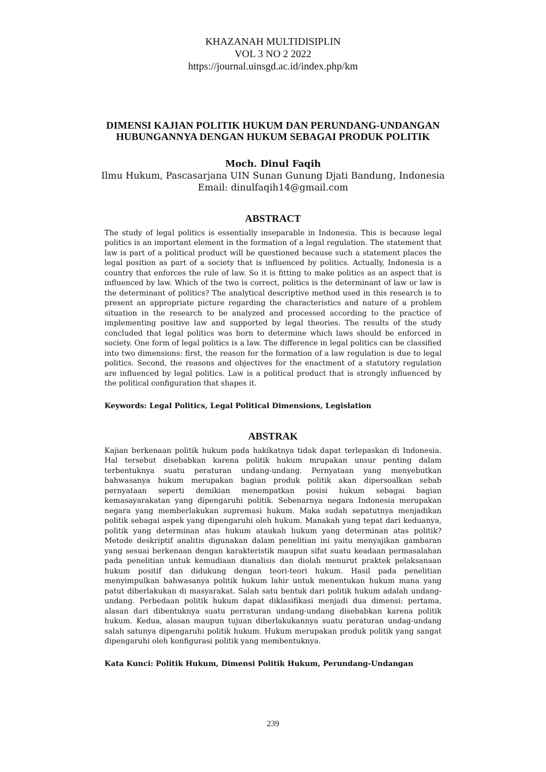KHAZANAH MULTIDISIPLIN
VOL 3 NO 2 2022
https://journal.uinsgd.ac.id/index.php/km
DIMENSI KAJIAN POLITIK HUKUM DAN PERUNDANG-UNDANGAN HUBUNGANNYA DENGAN HUKUM SEBAGAI PRODUK POLITIK
Moch. Dinul Faqih
Ilmu Hukum, Pascasarjana UIN Sunan Gunung Djati Bandung, Indonesia
Email: dinulfaqih14@gmail.com
ABSTRACT
The study of legal politics is essentially inseparable in Indonesia. This is because legal politics is an important element in the formation of a legal regulation. The statement that law is part of a political product will be questioned because such a statement places the legal position as part of a society that is influenced by politics. Actually, Indonesia is a country that enforces the rule of law. So it is fitting to make politics as an aspect that is influenced by law. Which of the two is correct, politics is the determinant of law or law is the determinant of politics? The analytical descriptive method used in this research is to present an appropriate picture regarding the characteristics and nature of a problem situation in the research to be analyzed and processed according to the practice of implementing positive law and supported by legal theories. The results of the study concluded that legal politics was born to determine which laws should be enforced in society. One form of legal politics is a law. The difference in legal politics can be classified into two dimensions: first, the reason for the formation of a law regulation is due to legal politics. Second, the reasons and objectives for the enactment of a statutory regulation are influenced by legal politics. Law is a political product that is strongly influenced by the political configuration that shapes it.
Keywords: Legal Politics, Legal Political Dimensions, Legislation
ABSTRAK
Kajian berkenaan politik hukum pada hakikatnya tidak dapat terlepaskan di Indonesia. Hal tersebut disebabkan karena politik hukum mrupakan unsur penting dalam terbentuknya suatu peraturan undang-undang. Pernyataan yang menyebutkan bahwasanya hukum merupakan bagian produk politik akan dipersoalkan sebab pernyataan seperti demikian menempatkan posisi hukum sebagai bagian kemasayarakatan yang dipengaruhi politik. Sebenarnya negara Indonesia merupakan negara yang memberlakukan supremasi hukum. Maka sudah sepatutnya menjadikan politik sebagai aspek yang dipengaruhi oleh hukum. Manakah yang tepat dari keduanya, politik yang determinan atas hukum ataukah hukum yang determinan atas politik? Metode deskriptif analitis digunakan dalam penelitian ini yaitu menyajikan gambaran yang sesuai berkenaan dengan karakteristik maupun sifat suatu keadaan permasalahan pada penelitian untuk kemudiaan dianalisis dan diolah menurut praktek pelaksanaan hukum positif dan didukung dengan teori-teori hukum. Hasil pada penelitian menyimpulkan bahwasanya politik hukum lahir untuk menentukan hukum mana yang patut diberlakukan di masyarakat. Salah satu bentuk dari politik hukum adalah undang-undang. Perbedaan politik hukum dapat diklasifikasi menjadi dua dimensi: pertama, alasan dari dibentuknya suatu perraturan undang-undang disebabkan karena politik hukum. Kedua, alasan maupun tujuan diberlakukannya suatu peraturan undag-undang salah satunya dipengaruhi politik hukum. Hukum merupakan produk politik yang sangat dipengaruhi oleh konfigurasi politik yang membentuknya.
Kata Kunci: Politik Hukum, Dimensi Politik Hukum, Perundang-Undangan
239